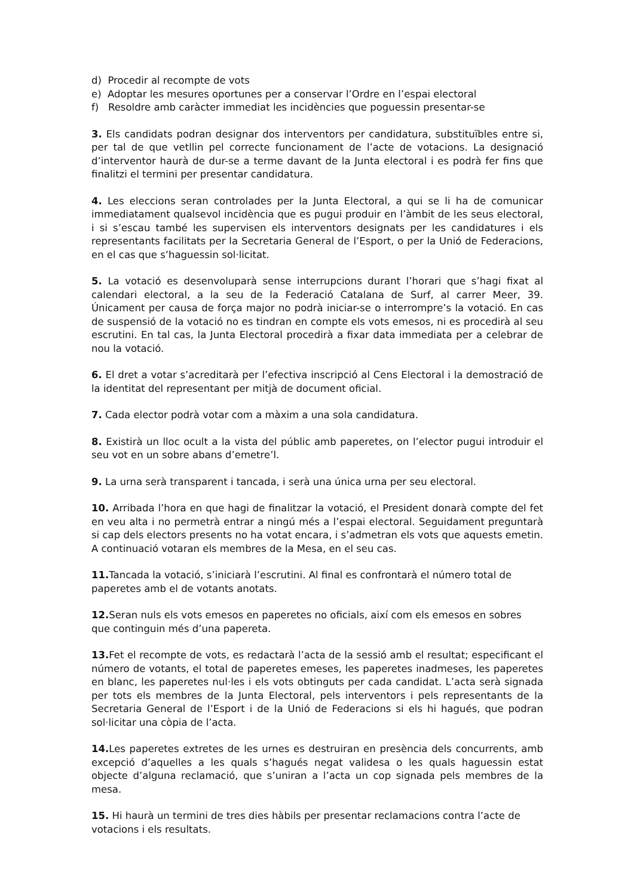d) Procedir al recompte de vots
e) Adoptar les mesures oportunes per a conservar l’Ordre en l’espai electoral
f) Resoldre amb caràcter immediat les incidències que poguessin presentar-se
3. Els candidats podran designar dos interventors per candidatura, substituïbles entre si, per tal de que vetllin pel correcte funcionament de l’acte de votacions. La designació d’interventor haurà de dur-se a terme davant de la Junta electoral i es podrà fer fins que finalitzi el termini per presentar candidatura.
4. Les eleccions seran controlades per la Junta Electoral, a qui se li ha de comunicar immediatament qualsevol incidència que es pugui produir en l’àmbit de les seus electoral, i si s’escau també les supervisen els interventors designats per les candidatures i els representants facilitats per la Secretaria General de l’Esport, o per la Unió de Federacions, en el cas que s’haguessin sol·licitat.
5. La votació es desenvoluparà sense interrupcions durant l’horari que s’hagi fixat al calendari electoral, a la seu de la Federació Catalana de Surf, al carrer Meer, 39. Únicament per causa de força major no podrà iniciar-se o interrompre’s la votació. En cas de suspensió de la votació no es tindran en compte els vots emesos, ni es procedirà al seu escrutini. En tal cas, la Junta Electoral procedirà a fixar data immediata per a celebrar de nou la votació.
6. El dret a votar s’acreditarà per l’efectiva inscripció al Cens Electoral i la demostració de la identitat del representant per mitjà de document oficial.
7. Cada elector podrà votar com a màxim a una sola candidatura.
8. Existirà un lloc ocult a la vista del públic amb paperetes, on l’elector pugui introduir el seu vot en un sobre abans d’emetre’l.
9. La urna serà transparent i tancada, i serà una única urna per seu electoral.
10. Arribada l’hora en que hagi de finalitzar la votació, el President donarà compte del fet en veu alta i no permetrà entrar a ningú més a l’espai electoral. Seguidament preguntarà si cap dels electors presents no ha votat encara, i s’admetran els vots que aquests emetin. A continuació votaran els membres de la Mesa, en el seu cas.
11. Tancada la votació, s’iniciarà l’escrutini. Al final es confrontarà el número total de paperetes amb el de votants anotats.
12. Seran nuls els vots emesos en paperetes no oficials, així com els emesos en sobres que continguin més d’una papereta.
13. Fet el recompte de vots, es redactarà l’acta de la sessió amb el resultat; especificant el número de votants, el total de paperetes emeses, les paperetes inadmeses, les paperetes en blanc, les paperetes nul·les i els vots obtinguts per cada candidat. L’acta serà signada per tots els membres de la Junta Electoral, pels interventors i pels representants de la Secretaria General de l’Esport i de la Unió de Federacions si els hi hagués, que podran sol·licitar una còpia de l’acta.
14. Les paperetes extretes de les urnes es destruiran en presència dels concurrents, amb excepció d’aquelles a les quals s’hagués negat validesa o les quals haguessin estat objecte d’alguna reclamació, que s’uniran a l’acta un cop signada pels membres de la mesa.
15. Hi haurà un termini de tres dies hàbils per presentar reclamacions contra l’acte de votacions i els resultats.